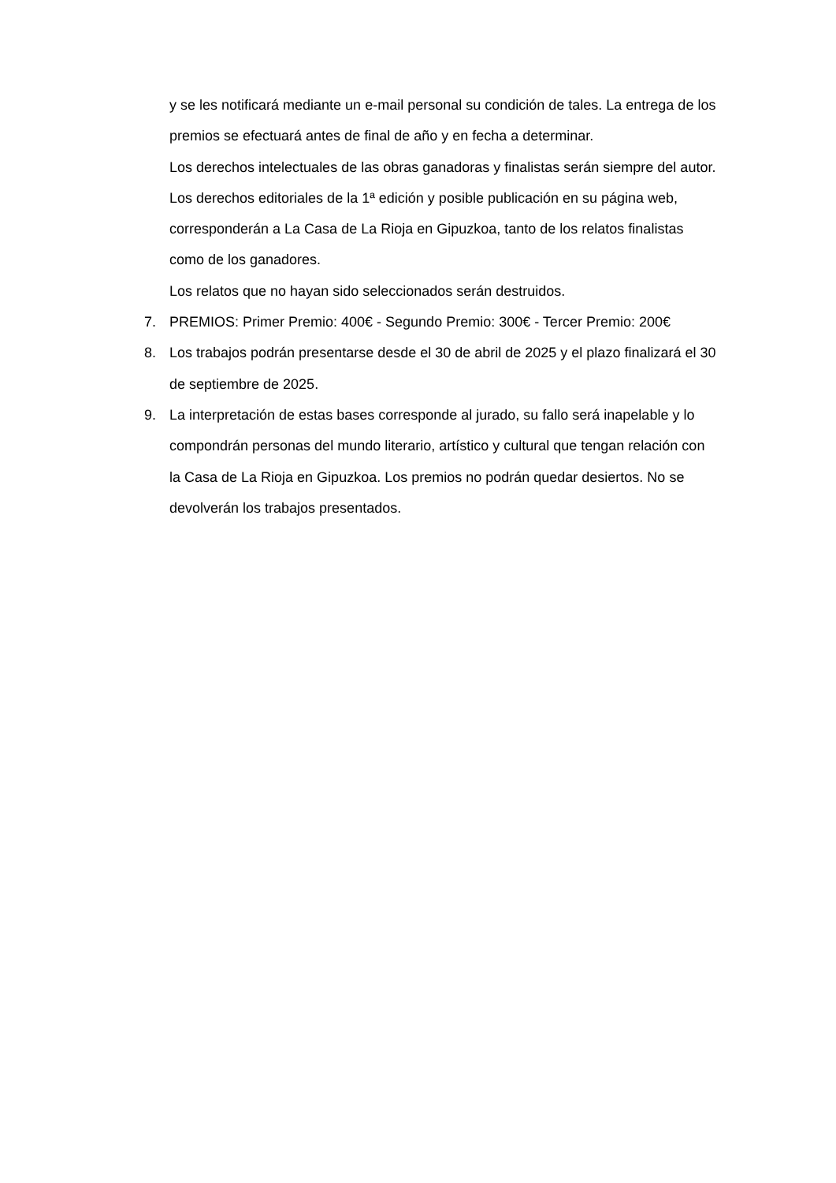y se les notificará mediante un e-mail personal su condición de tales. La entrega de los premios se efectuará antes de final de año y en fecha a determinar.
Los derechos intelectuales de las obras ganadoras y finalistas serán siempre del autor. Los derechos editoriales de la 1ª edición y posible publicación en su página web, corresponderán a La Casa de La Rioja en Gipuzkoa, tanto de los relatos finalistas como de los ganadores.
Los relatos que no hayan sido seleccionados serán destruidos.
7. PREMIOS: Primer Premio: 400€ - Segundo Premio: 300€ - Tercer Premio: 200€
8. Los trabajos podrán presentarse desde el 30 de abril de 2025 y el plazo finalizará el 30 de septiembre de 2025.
9. La interpretación de estas bases corresponde al jurado, su fallo será inapelable y lo compondrán personas del mundo literario, artístico y cultural que tengan relación con la Casa de La Rioja en Gipuzkoa. Los premios no podrán quedar desiertos. No se devolverán los trabajos presentados.